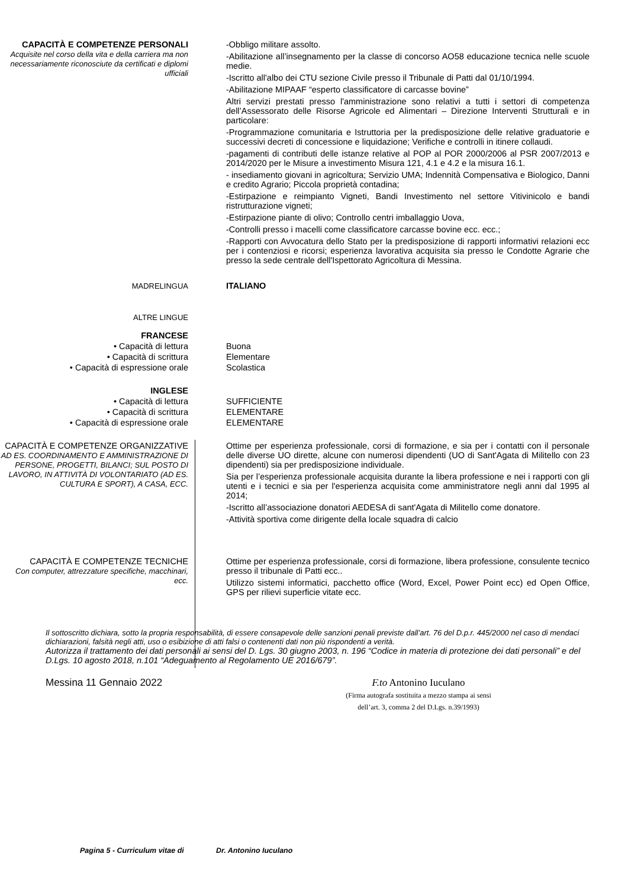| CAPACITÀ E COMPETENZE PERSONALI Acquisite nel corso della vita e della carriera ma non necessariamente riconosciute da certificati e diplomi ufficiali | -Obbligo militare assolto. -Abilitazione all’insegnamento per la classe di concorso AO58 educazione tecnica nelle scuole medie. -Iscritto all'albo dei CTU sezione Civile presso il Tribunale di Patti dal 01/10/1994. -Abilitazione MIPAAF “esperto classificatore di carcasse bovine” Altri servizi prestati presso l'amministrazione sono relativi a tutti i settori di competenza dell’Assessorato delle Risorse Agricole ed Alimentari – Direzione Interventi Strutturali e in particolare: -Programmazione comunitaria e Istruttoria per la predisposizione delle relative graduatorie e successivi decreti di concessione e liquidazione; Verifiche e controlli in itinere collaudi. -pagamenti di contributi delle istanze relative al POP al POR 2000/2006 al PSR 2007/2013 e 2014/2020 per le Misure a investimento Misura 121, 4.1 e 4.2 e la misura 16.1. - insediamento giovani in agricoltura; Servizio UMA; Indennità Compensativa e Biologico, Danni e credito Agrario; Piccola proprietà contadina; -Estirpazione e reimpianto Vigneti, Bandi Investimento nel settore Vitivinicolo e bandi ristrutturazione vigneti; -Estirpazione piante di olivo; Controllo centri imballaggio Uova, -Controlli presso i macelli come classificatore carcasse bovine ecc. ecc.; -Rapporti con Avvocatura dello Stato per la predisposizione di rapporti informativi relazioni ecc per i contenziosi e ricorsi; esperienza lavorativa acquisita sia presso le Condotte Agrarie che presso la sede centrale dell'Ispettorato Agricoltura di Messina. |
| MADRELINGUA | ITALIANO |
| ALTRE LINGUE | |
| FRANCESE | |
| • Capacità di lettura | Buona |
| • Capacità di scrittura | Elementare |
| • Capacità di espressione orale | Scolastica |
| INGLESE | |
| • Capacità di lettura | SUFFICIENTE |
| • Capacità di scrittura | ELEMENTARE |
| • Capacità di espressione orale | ELEMENTARE |
| CAPACITÀ E COMPETENZE ORGANIZZATIVE AD ES. COORDINAMENTO E AMMINISTRAZIONE DI PERSONE, PROGETTI, BILANCI; SUL POSTO DI LAVORO, IN ATTIVITÀ DI VOLONTARIATO (AD ES. CULTURA E SPORT), A CASA, ECC. | Ottime per esperienza professionale, corsi di formazione, e sia per i contatti con il personale delle diverse UO dirette, alcune con numerosi dipendenti (UO di Sant'Agata di Militello con 23 dipendenti) sia per predisposizione individuale. Sia per l’esperienza professionale acquisita durante la libera professione e nei i rapporti con gli utenti e i tecnici e sia per l'esperienza acquisita come amministratore negli anni dal 1995 al 2014; -Iscritto all’associazione donatori AEDESA di sant'Agata di Militello come donatore. -Attività sportiva come dirigente della locale squadra di calcio |
| CAPACITÀ E COMPETENZE TECNICHE Con computer, attrezzature specifiche, macchinari, ecc. | Ottime per esperienza professionale, corsi di formazione, libera professione, consulente tecnico presso il tribunale di Patti ecc.. Utilizzo sistemi informatici, pacchetto office (Word, Excel, Power Point ecc) ed Open Office, GPS per rilievi superficie vitate ecc. |
Il sottoscritto dichiara, sotto la propria responsabilità, di essere consapevole delle sanzioni penali previste dall’art. 76 del D.p.r. 445/2000 nel caso di mendaci dichiarazioni, falsità negli atti, uso o esibizione di atti falsi o contenenti dati non più rispondenti a verità.
Autorizza il trattamento dei dati personali ai sensi del D. Lgs. 30 giugno 2003, n. 196 “Codice in materia di protezione dei dati personali” e del D.Lgs. 10 agosto 2018, n.101 “Adeguamento al Regolamento UE 2016/679”.
Messina 11 Gennaio 2022 F.to Antonino Iuculano
(Firma autografa sostituita a mezzo stampa ai sensi
dell’art. 3, comma 2 del D.Lgs. n.39/1993)
Pagina 5 - Curriculum vitae di Dr. Antonino Iuculano